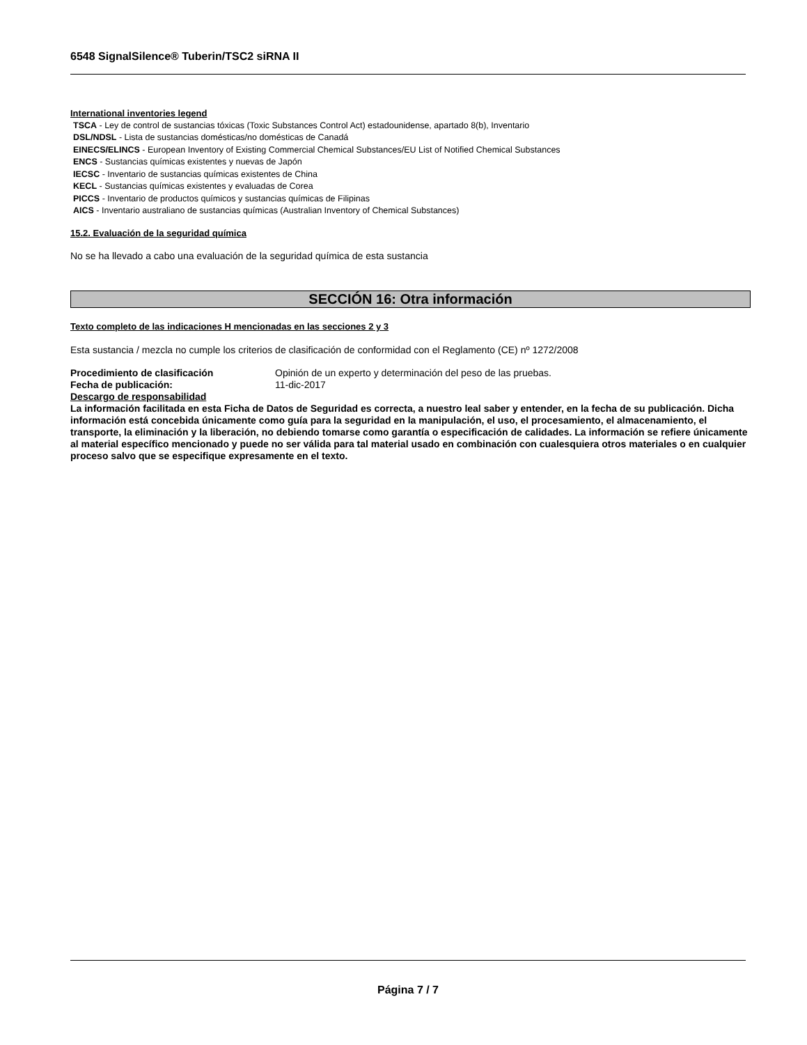6548 SignalSilence® Tuberin/TSC2 siRNA II
International inventories legend
TSCA - Ley de control de sustancias tóxicas (Toxic Substances Control Act) estadounidense, apartado 8(b), Inventario
DSL/NDSL - Lista de sustancias domésticas/no domésticas de Canadá
EINECS/ELINCS - European Inventory of Existing Commercial Chemical Substances/EU List of Notified Chemical Substances
ENCS - Sustancias químicas existentes y nuevas de Japón
IECSC - Inventario de sustancias químicas existentes de China
KECL - Sustancias químicas existentes y evaluadas de Corea
PICCS - Inventario de productos químicos y sustancias químicas de Filipinas
AICS - Inventario australiano de sustancias químicas (Australian Inventory of Chemical Substances)
15.2. Evaluación de la seguridad química
No se ha llevado a cabo una evaluación de la seguridad química de esta sustancia
SECCIÓN 16: Otra información
Texto completo de las indicaciones H mencionadas en las secciones 2 y 3
Esta sustancia / mezcla no cumple los criterios de clasificación de conformidad con el Reglamento (CE) nº 1272/2008
Procedimiento de clasificación Opinión de un experto y determinación del peso de las pruebas.
Fecha de publicación: 11-dic-2017
Descargo de responsabilidad
La información facilitada en esta Ficha de Datos de Seguridad es correcta, a nuestro leal saber y entender, en la fecha de su publicación. Dicha información está concebida únicamente como guía para la seguridad en la manipulación, el uso, el procesamiento, el almacenamiento, el transporte, la eliminación y la liberación, no debiendo tomarse como garantía o especificación de calidades. La información se refiere únicamente al material específico mencionado y puede no ser válida para tal material usado en combinación con cualesquiera otros materiales o en cualquier proceso salvo que se especifique expresamente en el texto.
Página 7 / 7